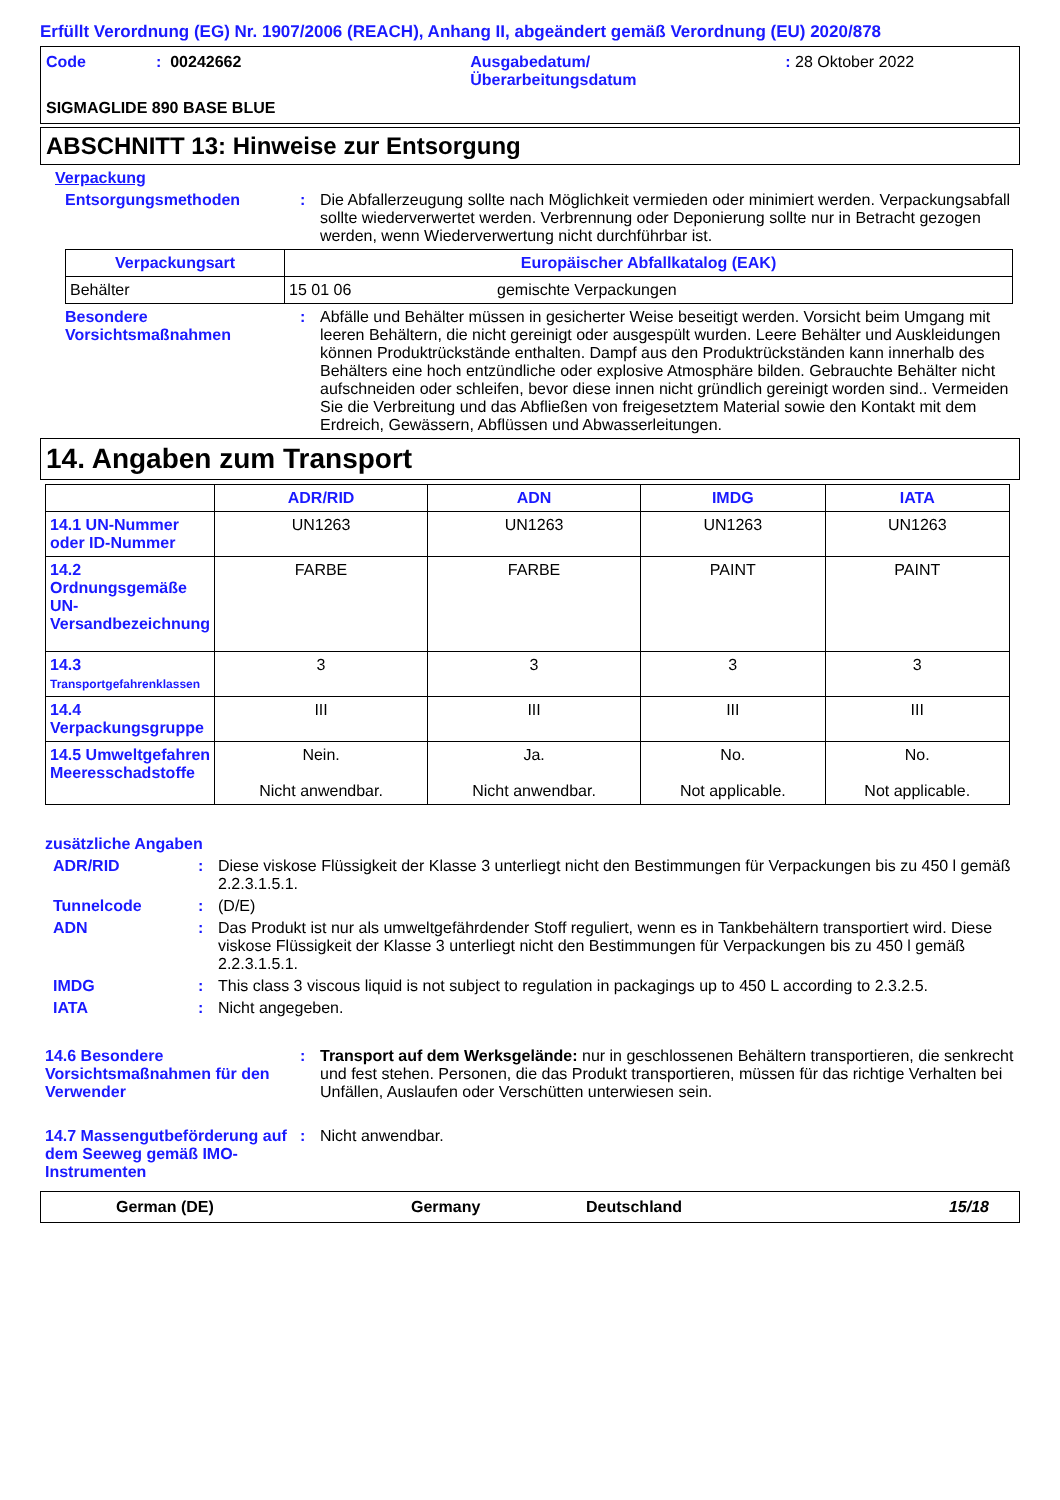Erfüllt Verordnung (EG) Nr. 1907/2006 (REACH), Anhang II, abgeändert gemäß Verordnung (EU) 2020/878
Code: 00242662 Ausgabedatum/
Überarbeitungsdatum: 28 Oktober 2022
SIGMAGLIDE 890 BASE BLUE
ABSCHNITT 13: Hinweise zur Entsorgung
Verpackung
Entsorgungsmethoden: Die Abfallerzeugung sollte nach Möglichkeit vermieden oder minimiert werden. Verpackungsabfall sollte wiederverwertet werden. Verbrennung oder Deponierung sollte nur in Betracht gezogen werden, wenn Wiederverwertung nicht durchführbar ist.
| Verpackungsart | Europäischer Abfallkatalog (EAK) | |
| --- | --- | --- |
| Behälter | 15 01 06 | gemischte Verpackungen |
Besondere Vorsichtsmaßnahmen: Abfälle und Behälter müssen in gesicherter Weise beseitigt werden. Vorsicht beim Umgang mit leeren Behältern, die nicht gereinigt oder ausgespült wurden. Leere Behälter und Auskleidungen können Produktrückstände enthalten. Dampf aus den Produktrückständen kann innerhalb des Behälters eine hoch entzündliche oder explosive Atmosphäre bilden. Gebrauchte Behälter nicht aufschneiden oder schleifen, bevor diese innen nicht gründlich gereinigt worden sind.. Vermeiden Sie die Verbreitung und das Abfließen von freigesetztem Material sowie den Kontakt mit dem Erdreich, Gewässern, Abflüssen und Abwasserleitungen.
14. Angaben zum Transport
| | ADR/RID | ADN | IMDG | IATA |
| 14.1 UN-Nummer oder ID-Nummer | UN1263 | UN1263 | UN1263 | UN1263 |
| 14.2 Ordnungsgemäße UN-Versandbezeichnung | FARBE | FARBE | PAINT | PAINT |
| 14.3 Transportgefahrenklassen | 3 | 3 | 3 | 3 |
| 14.4 Verpackungsgruppe | III | III | III | III |
| 14.5 Umweltgefahren Meeresschadstoffe | Nein. Nicht anwendbar. | Ja. Nicht anwendbar. | No. Not applicable. | No. Not applicable. |
zusätzliche Angaben
ADR/RID: Diese viskose Flüssigkeit der Klasse 3 unterliegt nicht den Bestimmungen für Verpackungen bis zu 450 l gemäß 2.2.3.1.5.1.
Tunnelcode: (D/E)
ADN: Das Produkt ist nur als umweltgefährdender Stoff reguliert, wenn es in Tankbehältern transportiert wird. Diese viskose Flüssigkeit der Klasse 3 unterliegt nicht den Bestimmungen für Verpackungen bis zu 450 l gemäß 2.2.3.1.5.1.
IMDG: This class 3 viscous liquid is not subject to regulation in packagings up to 450 L according to 2.3.2.5.
IATA: Nicht angegeben.
14.6 Besondere Vorsichtsmaßnahmen für den Verwender: Transport auf dem Werksgelände: nur in geschlossenen Behältern transportieren, die senkrecht und fest stehen. Personen, die das Produkt transportieren, müssen für das richtige Verhalten bei Unfällen, Auslaufen oder Verschütten unterwiesen sein.
14.7 Massengutbeförderung auf dem Seeweg gemäß IMO-Instrumenten: Nicht anwendbar.
German (DE) Germany Deutschland 15/18